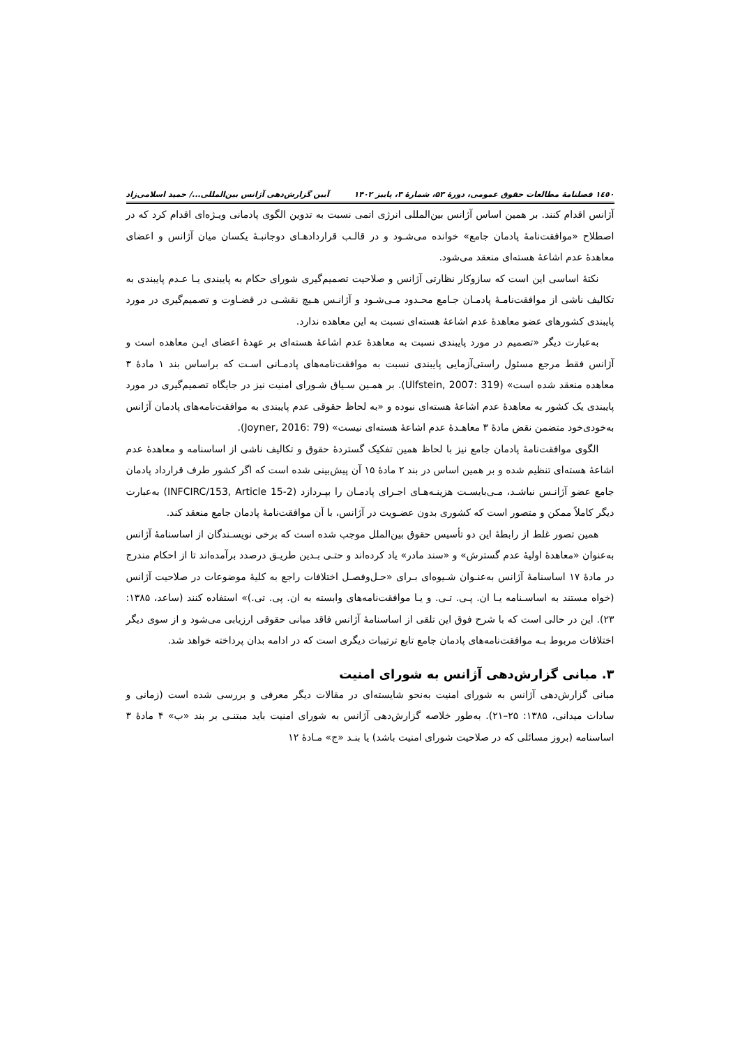۱٤٥٠ فصلنامهٔ مطالعات حقوق عمومی، دورهٔ ۵۳، شمارهٔ ۳، پاییز ۱۴۰۲ آیین گزارش‌دهی آژانس بین‌المللی.../ حمید اسلامی‌زاد
آژانس اقدام کنند. بر همین اساس آژانس بین‌المللی انرژی اتمی نسبت به تدوین الگوی پادمانی ویـژه‌ای اقدام کرد که در اصطلاح «موافقت‌نامهٔ پادمان جامع» خوانده می‌شـود و در قالـب قراردادهـای دوجانبـهٔ یکسان میان آژانس و اعضای معاهدهٔ عدم اشاعهٔ هسته‌ای منعقد می‌شود.
نکتهٔ اساسی این است که سازوکار نظارتی آژانس و صلاحیت تصمیم‌گیری شورای حکام به پایبندی یـا عـدم پایبندی به تکالیف ناشی از موافقت‌نامـهٔ پادمـان جـامع محـدود مـی‌شـود و آژانـس هـیچ نقشـی در قضـاوت و تصمیم‌گیری در مورد پایبندی کشورهای عضو معاهدهٔ عدم اشاعهٔ هسته‌ای نسبت به این معاهده ندارد.
به‌عبارت دیگر «تصمیم در مورد پایبندی نسبت به معاهدهٔ عدم اشاعهٔ هسته‌ای بر عهدهٔ اعضای ایـن معاهده است و آژانس فقط مرجع مسئول راستی‌آزمایی پایبندی نسبت به موافقت‌نامه‌های پادمـانی اسـت که براساس بند ۱ مادهٔ ۳ معاهده منعقد شده است» (Ulfstein, 2007: 319). بر همـین سـیاق شـورای امنیت نیز در جایگاه تصمیم‌گیری در مورد پایبندی یک کشور به معاهدهٔ عدم اشاعهٔ هسته‌ای نبوده و «به لحاظ حقوقی عدم پایبندی به موافقت‌نامه‌های پادمان آژانس به‌خودی‌خود متضمن نقض مادهٔ ۳ معاهـدهٔ عدم اشاعهٔ هسته‌ای نیست» (Joyner, 2016: 79).
الگوی موافقت‌نامهٔ پادمان جامع نیز با لحاظ همین تفکیک گستردهٔ حقوق و تکالیف ناشی از اساسنامه و معاهدهٔ عدم اشاعهٔ هسته‌ای تنظیم شده و بر همین اساس در بند ۲ مادهٔ ۱۵ آن پیش‌بینی شده است که اگر کشور طرف قرارداد پادمان جامع عضو آژانـس نباشـد، مـی‌بایسـت هزینـه‌هـای اجـرای پادمـان را بپـردازد (INFCIRC/153, Article 15-2) به‌عبارت دیگر کاملاً ممکن و متصور است که کشوری بدون عضـویت در آژانس، با آن موافقت‌نامهٔ پادمان جامع منعقد کند.
همین تصور غلط از رابطهٔ این دو تأسیس حقوق بین‌الملل موجب شده است که برخی نویسـندگان از اساسنامهٔ آژانس به‌عنوان «معاهدهٔ اولیهٔ عدم گسترش» و «سند مادر» یاد کرده‌اند و حتـی بـدین طریـق درصدد برآمده‌اند تا از احکام مندرج در مادهٔ ۱۷ اساسنامهٔ آژانس به‌عنـوان شـیوه‌ای بـرای «حـل‌وفصـل اختلافات راجع به کلیهٔ موضوعات در صلاحیت آژانس (خواه مستند به اساسـنامه یـا ان. پـی. تـی. و یـا موافقت‌نامه‌های وابسته به ان. پی. تی.)» استفاده کنند (ساعد، ۱۳۸۵: ۲۳). این در حالی است که با شرح فوق این تلقی از اساسنامهٔ آژانس فاقد مبانی حقوقی ارزیابی می‌شود و از سوی دیگر اختلافات مربوط بـه موافقت‌نامه‌های پادمان جامع تابع ترتیبات دیگری است که در ادامه بدان پرداخته خواهد شد.
۳. مبانی گزارش‌دهی آژانس به شورای امنیت
مبانی گزارش‌دهی آژانس به شورای امنیت به‌نحو شایسته‌ای در مقالات دیگر معرفی و بررسی شده است (زمانی و سادات میدانی، ۱۳۸۵: ۲۵–۲۱). به‌طور خلاصه گزارش‌دهی آژانس به شورای امنیت باید مبتنـی بر بند «ب» ۴ مادهٔ ۳ اساسنامه (بروز مسائلی که در صلاحیت شورای امنیت باشد) یا بنـد «ج» مـادهٔ ۱۲